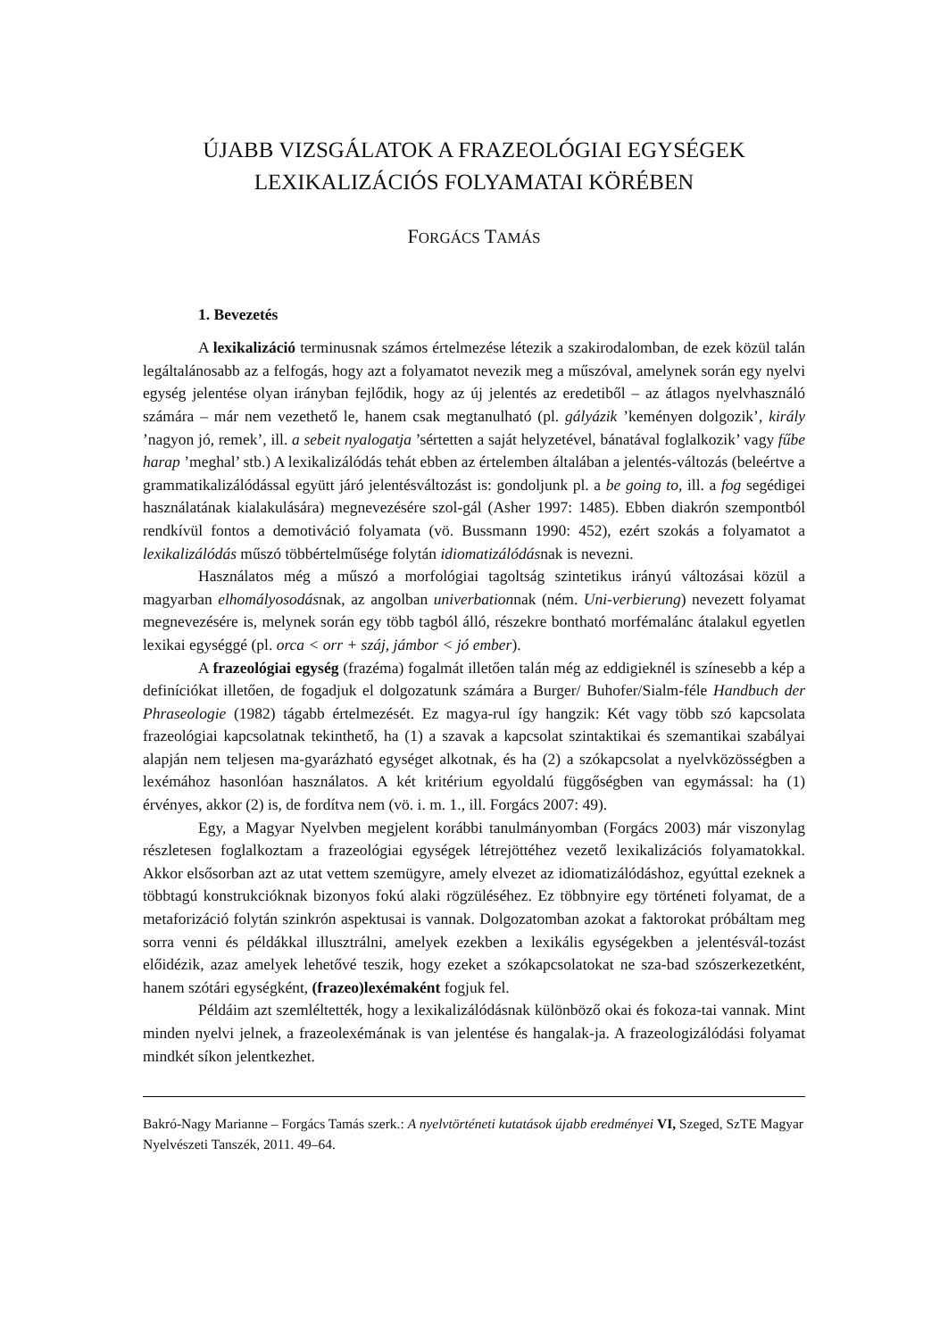ÚJABB VIZSGÁLATOK A FRAZEOLÓGIAI EGYSÉGEK
LEXIKALIZÁCIÓS FOLYAMATAI KÖRÉBEN
FORGÁCS TAMÁS
1. Bevezetés
A lexikalizáció terminusnak számos értelmezése létezik a szakirodalomban, de ezek közül talán legáltalánosabb az a felfogás, hogy azt a folyamatot nevezik meg a műszóval, amelynek során egy nyelvi egység jelentése olyan irányban fejlődik, hogy az új jelentés az eredetiből – az átlagos nyelvhasználó számára – már nem vezethető le, hanem csak megtanulható (pl. gályázik ’keményen dolgozik’, király ’nagyon jó, remek’, ill. a sebeit nyalogatja ’sértetten a saját helyzetével, bánatával foglalkozik’ vagy fűbe harap ’meghal’ stb.) A lexikalizálódás tehát ebben az értelemben általában a jelentés-változás (beleértve a grammatikalizálódással együtt járó jelentésváltozást is: gondoljunk pl. a be going to, ill. a fog segédigei használatának kialakulására) megnevezésére szol-gál (Asher 1997: 1485). Ebben diakrón szempontból rendkívül fontos a demotiváció folyamata (vö. Bussmann 1990: 452), ezért szokás a folyamatot a lexikalizálódás műszó többértelműsége folytán idiomatizálódásnak is nevezni.
Használatos még a műszó a morfológiai tagoltság szintetikus irányú változásai közül a magyarban elhomályosodásnak, az angolban univerbationnak (ném. Uni-verbierung) nevezett folyamat megnevezésére is, melynek során egy több tagból álló, részekre bontható morfémalánc átalakul egyetlen lexikai egységgé (pl. orca < orr + száj, jámbor < jó ember).
A frazeológiai egység (frazéma) fogalmát illetően talán még az eddigieknél is színesebb a kép a definíciókat illetően, de fogadjuk el dolgozatunk számára a Burger/ Buhofer/Sialm-féle Handbuch der Phraseologie (1982) tágabb értelmezését. Ez magya-rul így hangzik: Két vagy több szó kapcsolata frazeológiai kapcsolatnak tekinthető, ha (1) a szavak a kapcsolat szintaktikai és szemantikai szabályai alapján nem teljesen ma-gyarázható egységet alkotnak, és ha (2) a szókapcsolat a nyelvközösségben a lexémához hasonlóan használatos. A két kritérium egyoldalú függőségben van egymással: ha (1) érvényes, akkor (2) is, de fordítva nem (vö. i. m. 1., ill. Forgács 2007: 49).
Egy, a Magyar Nyelvben megjelent korábbi tanulmányomban (Forgács 2003) már viszonylag részletesen foglalkoztam a frazeológiai egységek létrejöttéhez vezető lexikalizációs folyamatokkal. Akkor elsősorban azt az utat vettem szemügyre, amely elvezet az idiomatizálódáshoz, egyúttal ezeknek a többtagú konstrukcióknak bizonyos fokú alaki rögzüléséhez. Ez többnyire egy történeti folyamat, de a metaforizáció folytán szinkrón aspektusai is vannak. Dolgozatomban azokat a faktorokat próbáltam meg sorra venni és példákkal illusztrálni, amelyek ezekben a lexikális egységekben a jelentésvál-tozást előidézik, azaz amelyek lehetővé teszik, hogy ezeket a szókapcsolatokat ne sza-bad szószerkezetként, hanem szótári egységként, (frazeo)lexémaként fogjuk fel.
Példáim azt szemléltették, hogy a lexikalizálódásnak különböző okai és fokoza-tai vannak. Mint minden nyelvi jelnek, a frazeolexémának is van jelentése és hangalak-ja. A frazeologizálódási folyamat mindkét síkon jelentkezhet.
Bakró-Nagy Marianne – Forgács Tamás szerk.: A nyelvtörténeti kutatások újabb eredményei VI, Szeged, SzTE Magyar Nyelvészeti Tanszék, 2011. 49–64.